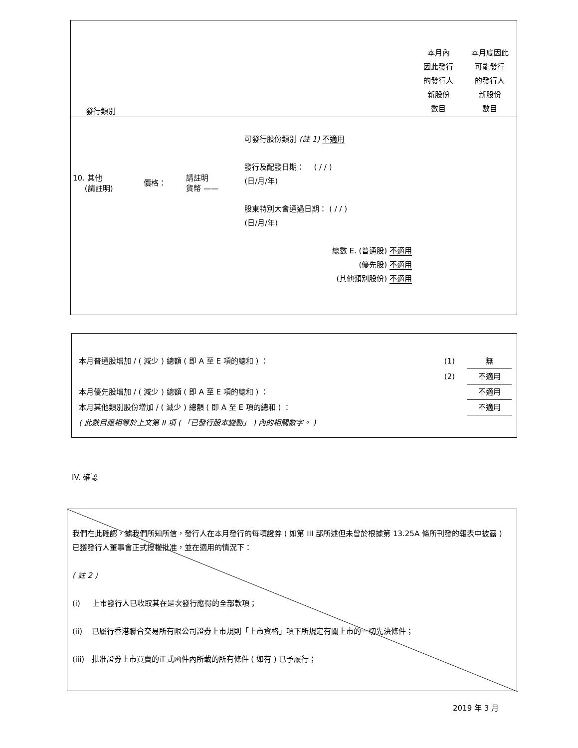| 發行類別 | | | | 本月內 因此發行 的發行人 新股份 數目 | 本月底因此 可能發行 的發行人 新股份 數目 |
| 10. 其他 (請註明) | 價格： | 請註明 貨幣 —— | 可發行股份類別 (註 1) 不適用 發行及配發日期： ( / / ) (日/月/年) 股東特別大會通過日期： ( / / ) (日/月/年) 總數 E. (普通股) 不適用 (優先股) 不適用 (其他類別股份) 不適用 | | |
| 本月普通股增加 / ( 減少 ) 總額 ( 即 A 至 E 項的總和 ) ： | (1) | 無 |
| | (2) | 不適用 |
| 本月優先股增加 / ( 減少 ) 總額 ( 即 A 至 E 項的總和 ) ： | | 不適用 |
| 本月其他類別股份增加 / ( 減少 ) 總額 ( 即 A 至 E 項的總和 ) ： | | 不適用 |
| ( 此數目應相等於上文第 II 項 ( 「已發行股本變動」 ) 內的相關數字。 ) | | |
IV. 確認
我們在此確認，據我們所知所信，發行人在本月發行的每項證券 ( 如第 III 部所述但未曾於根據第 13.25A 條所刊發的報表中披露 ) 已獲發行人董事會正式授權批准，並在適用的情況下：
( 註 2 )
(i) 上市發行人已收取其在是次發行應得的全部款項；
(ii) 已履行香港聯合交易所有限公司證券上市規則「上市資格」項下所規定有關上市的一切先決條件；
(iii) 批准證券上市買賣的正式函件內所載的所有條件 ( 如有 ) 已予履行；
2019 年 3 月